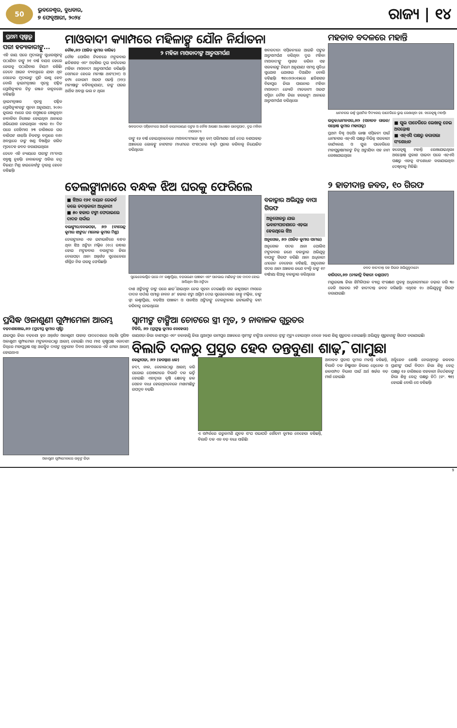50
ଭୁବନେଶ୍ୱର, ବୁଧବାର,
୭ ଫେବୃଆରୀ, ୨୦୨୪
ରାଜ୍ୟ | ୧୪
ପ୍ରଥମ ପୃଷ୍ଠାରୁ
ପରୀ ହତ୍ୟାକାରୀଙ୍କୁ...
ଏହି ରାୟ ପରେ ମୁଦାଲାଙ୍କୁ ସୁଧାରଗୃହକୁ ପଠାଯିବ। ତାଙ୍କୁ ୨୧ ବର୍ଷ ବୟସ ହେଲେ ଜେଲକୁ ପଠାଯିବାର ନିୟମ ରହିଛି। ତେବେ ଆଇନ ବ୍ୟବସ୍ଥାରେ ଯାହା ଥିବ ସେନେଇ ମୁଦାଲାଙ୍କ ପ୍ରତି ଲାଗୁ ହେବ ବୋଲି କ୍ରାଇମବ୍ରାଞ୍ଚର ସ୍ୱତନ୍ତ୍ର ପବ୍ଲିକ ପ୍ରୋସିକ୍ୟୁଟର ଚିତ୍ତ ରଞ୍ଜନ କାନୁନଗୋ କହିଛନ୍ତି।
କ୍ରାଇମବ୍ରାଞ୍ଚର ସ୍ୱତନ୍ତ୍ର ପବ୍ଲିକ ପ୍ରୋସିକ୍ୟୁଟରଙ୍କ ସୂଚନା ଅନୁଯାୟୀ, ୨୦୨୦ ଜୁଲାଇ ୧୪ରେ ଘର ସମ୍ମୁଖରେ ଖେଳୁଥିବା ନାବାଳିକା ନିଖୋଜ ହୋଇଥିବା ଥାନାରେ ଅଭିଯୋଗ ହୋଇଥିଲା। ଏହାର ୧୦ ଦିନ ପରେ ସେହିମାସ ୨୩ ତାରିଖରେ ଘର ବାରିପଟ ଗାଡ଼ିଆ ନିକଟରୁ ବସ୍ତାରେ ବନ୍ଧା ଅବସ୍ଥାରେ ତାଙ୍କ ଖଣ୍ଡ ବିଖଣ୍ଡିତ ଗଳିତ ମୃତଦେହ ଜବତ କରାଯାଇଥିଲା।
ତେବେ ଏହି ନ୍ୟାୟରେ ପରୀଙ୍କ ମା'ବାପା ସନ୍ତୁଷ୍ଟ ନୁହନ୍ତି। ନାବାଳକଙ୍କ ଓକିଲ ଚନ୍ଦ୍ର ବିଜୟୀ ମିଶ୍ର ହାଇକୋର୍ଟଙ୍କ ଦ୍ୱାରସ୍ଥ ହେବେ କହିଛନ୍ତି।
ମାଓବାଦୀ କ୍ୟାମ୍ପରେ ମହିଳାଙ୍କୁ ଯୌନ ନିର୍ଯାତନା
ବୌଦ୍ଧ,୬।୨ (ଅଜିତ କୁମାର ବାରିକ)
ବୌଦ୍ଧ ପୋଲିସ ନିକଟରେ ମଙ୍ଗଳବାର ଛତିଶଗଡ଼ ଏବଂ ଓଡ଼ିଶାର ଦୁଇ ହାର୍ଡକୋର ମହିଳା ମାଓବାଦୀ ଆତ୍ମସମର୍ପଣ କରିଛନ୍ତି। ସେମାନେ ହେଲେ ମନୀଷା ଥାଟୀ(୨୧) ଓ ଚମ୍ପା କୋରାମ ଓରଫ ସଜନ୍ତି (୨୨)। ମନୀଷାଙ୍କ କହିବାନୁଯାୟୀ, ତାଙ୍କ ଘରର ଆର୍ଥିକ ଅବସ୍ଥା ଭଲ ନ ଥିଲା।
୨ ମହିଳା ମାଓବାଦୀଙ୍କ ଆତ୍ମସମର୍ପଣ
ଖବରଦାତା ସମ୍ମିଳନୀରେ ଆଇଜି ଜୟନାରାୟଣ ପଙ୍କଜ ଓ ବୌଦ୍ଧ ଆରକ୍ଷୀ ଅଧୀକ୍ଷକ ରାଜପ୍ରସାଦ, ଦୁଇ ମହିଳା ମାଓବାଦୀ।
ତାଙ୍କୁ ୧୬ ବର୍ଷ ହୋଇଥିବାବେଳେ ମାଓବାଦୀମାନେ ଖୁବ୍ କମ୍ ପରିମାଣର ଅର୍ଥ ଦେଇ ବଣପାହାଡ଼ ଅଞ୍ଚଳରେ ଲୋକଙ୍କୁ ନାଟଗୀତ ମାଧ୍ୟମରେ ସଂଗଠନର ବାର୍ତ୍ତା ପ୍ରଚାର କରିବାକୁ ନିୟୋଜିତ କରିଥିଲେ।
ଖବରଦାତା ସମ୍ମିଳନୀରେ ଆଇଜି ପଙ୍କଜ ଆତ୍ମସମର୍ପଣ କରିଥିବା ଦୁଇ ମହିଳା ମାଓବାଦୀଙ୍କୁ ସ୍ୱାଗତ କରିବା ସହ ସରକାରଙ୍କ ନିୟମ ଅନୁଯାୟୀ ସମସ୍ତ ସୁବିଧା ସୁଯୋଗ ଯୋଗାଇ ଦିଆଯିବ ବୋଲି କହିଛନ୍ତି। ୩୧।୦୨।୨୦୧୫ରେ ଛତିଶଗଡ ବିଜାପୁର ଜିଲା ପାଲନାର ମହିଳା ମାଓବାଦୀ ଜ୍ୟୋତି ମାଡକାମୀ ଓରଫ ସସ୍ମିତା ବୌଦ୍ଧ ଜିଲା ହରଭଙ୍ଗୀ ଥାନାରେ ଆତ୍ମସମର୍ପଣ କରିଥିଲେ।
ମହତାବ ବଦଳରେ ମହାନ୍ତି
ଧାମନଗର ଉର୍ଦ୍ଧ୍ୱ ପ୍ରାଥମିକ ବିଦ୍ୟାଳୟ ପାଚେରିରେ ଭୁଲ୍ ଲେଖାଥିବା ଡ଼ଃ. ହରେକୃଷ୍ଣ ମହାନ୍ତି।
ଭଦ୍ରକ/ଧାମନଗର,୬।୨ (ସନାତନ ରାଉତ/ସନ୍ତୋଷ କୁମାର ମହାପାତ୍ର)
ପ୍ରଥମ ବିଶ୍ୱ ଓଡ଼ିଆ ଭାଷା ସମ୍ମିଳନୀ ପାଇଁ ଧାମନଗର ଏନ୍‌ଏସି ପକ୍ଷରୁ ବିଭିନ୍ନ ସରକାରୀ କାର୍ଯ୍ୟାଳୟ ଓ ସ୍କୁଲ ପାଚେରିରେ ମହାପୁରୁଷମାନଙ୍କ ଚିତ୍ର ଅଙ୍କାଯିବା ସହ ନାମ ଲେଖାଯାଇଥିଲା।
■ ସ୍କୁଲ ପାଚେରିରେ ଲେଖାକୁ ନେଇ ଅସନ୍ତୋଷ
■ ଏନ୍‌ଏସି ପକ୍ଷରୁ କରାଗଲା ସଂଶୋଧନ
ହରେକୃଷ୍ଣ ମହାନ୍ତି ଲେଖାଯାଇଥିଲା। ଅସନ୍ତୋଷ ପ୍ରକାଶ ପାଇବା ପରେ ଏନ୍‌ଏସି ପକ୍ଷରୁ ଏହାକୁ ସଂଶୋଧନ କରାଯାଇଥିବା ଦେଖିବାକୁ ମିଳିଛି।
ତେଲଙ୍ଗାନାରେ ବନ୍ଧକ ଝିଅ ଘରକୁ ଫେରିଲେ
■ ଝିଅର ୧୬୧ ବୟାନ ରେକର୍ଡ କଲେ ତଦନ୍ତକାରୀ ଅଧିକାରୀ
■ ୫୦ ହଜାର ଟଙ୍କା ଫେରାଇଲେ ଦାଦନ ସର୍ଦ୍ଦାର
ବଲାଙ୍ଗୀର/ବେଲପଡ଼ା, ୬।୨ (ବୀରେନ୍ଦ୍ର କୁମାର ଝାଙ୍କର/ ମନୋଜ କୁମାର ମିଶ୍ର)
ତେଲଙ୍ଗାନାର ଏକ ଇଟାଭାଟିରେ ବନ୍ଧକ ଥିବା ଝିଅ ଅଙ୍କିତା ମଲ୍ଲିକ (୧୦) ଉଦ୍ଧାର ହୋଇ ମଙ୍ଗଳବାର ବଲାଙ୍ଗୀର ଜିଲା ବେଲପଡ଼ା ଥାନା ଅନ୍ତର୍ଗତ ସୁଲେକେଲା ଗାଁସ୍ଥିତ ନିଜ ଘରକୁ ଫେରିଛନ୍ତି।
ସୁଲେକେଲାସ୍ଥିତ ଘରେ ମା' ଲକ୍ଷ୍ମୀପ୍ରିୟା, ବଡ଼ଭଉଣୀ ପାଞ୍ଚାଳୀ ଏବଂ ସାନଭାଇ ମାଣିକଙ୍କ ସହ ଦାଦନ ହୋଇ ଆସିଥିବା ଝିଅ ଅଙ୍କିତା।
ଦାଶ ଅଙ୍କିତାଙ୍କୁ ତାଙ୍କ ଘରେ ଛାଡ଼ି ଯାଇଥିବା ନେଇ ସୂଚନା ଦେଇଛନ୍ତି। ଗତ ଜାନୁଆରୀ ମାସରେ ଦାଦନ ସର୍ଦ୍ଦାର ସମାରୁ ନାବନ ୬୮ ହଜାର ଟଙ୍କା ଅଗ୍ରିମ ଦେଇ ସୁଲେକେଲାର କାହ୍ନୁ ମଲ୍ଲିକ, ତାଙ୍କ ସ୍ତ୍ରୀ ଲକ୍ଷ୍ମୀପ୍ରିୟା, ବଡ଼ଝିଅ ପାଞ୍ଚାଳୀ ଓ ସାନଝିଅ ଅଙ୍କିତାଙ୍କୁ ତେଲଙ୍ଗାନାର ଇଟାଭାଟିକୁ କାମ କରିବାକୁ ନେଇଥିଲେ।
ବଳାତ୍କାର ଅଭିଯୁକ୍ତ ବାପା ଗିରଫ
ଅନୁଗୋଳରୁ ଯାଇ ଭବାନୀପାଟଣାରେ ଏଡ଼ଲା ହେଉଥିଲେ ଝିଅ
ଅନୁଗୋଳ, ୬।୨ (ଅଜିତ କୁମାର ସାମଲ)
ଅନୁଗୋଳ ସଦର ଥାନା ପୋଲିସ ମଙ୍ଗଳବାର ଜଣେ ବଳାତ୍କାର ଅଭିଯୁକ୍ତ ବାପାଙ୍କୁ ଗିରଫ କରିଛି। ଥାନା ଅଧିକାରୀ ଧୀରେନ ବେହେରା କହିଛନ୍ତି, ଅନୁଗୋଳ ସଦର ଥାନା ଅଞ୍ଚଳର ଜଣେ ବ୍ୟକ୍ତି ତାଙ୍କ ୧୯ ବର୍ଷୀୟା ଝିଅକୁ ବଳାତ୍କାର କରିଥିଲେ।
୨ ହାତୀଦାନ୍ତ ଜବତ, ୧୦ ଗିରଫ
ଜବତ ହାତୀଦାନ୍ତ ସହ ଗିରଫ ଅଭିଯୁକ୍ତମାନେ।
ବାରିପଦା,୬।୨ (ନୀଳାଦ୍ରି ବିହାରୀ ଦଣ୍ଡପାଟ)
ମୟୂରଭଞ୍ଜ ଜିଲା ଶିମିଳିପାଳ ବ୍ୟାଘ୍ର ସଂରକ୍ଷଣ ପ୍ରକଳ୍ପ ଅଧିକାରୀମାନେ ତଢ଼ାଉ କରି ୩୦ କେଜି ଓଜନର ୨ଟି ହାତୀଦାନ୍ତ ଜବତ କରିଛନ୍ତି। ଏଥିସହ ୧୦ ଅଭିଯୁକ୍ତଙ୍କୁ ଗିରଫ କରାଯାଇଛି।
ପ୍ରସିଦ୍ଧ ଓଳାଶୁଣୀ ଗୁମ୍ଫାମେଳା ଆରମ୍ଭ
ବଡ଼ଚଣାଖୋଲ,୬।୨ (ପ୍ରଦୀପ୍ତ କୁମାର ପୃଷ୍ଟି)
ଯାଜପୁର ଜିଲା ବଡ଼ଚଣା ବ୍ଲକ ଅନ୍ତର୍ଗତ ଓଳାଶୁଣୀ ପାହାଡ଼ ପାଦଦେଶରେ ଓଡ଼ିଶା ପ୍ରସିଦ୍ଧ ଓଳାଶୁଣୀ ଗୁମ୍ଫାମେଳା ମଙ୍ଗଳବାରଠାରୁ ଆରମ୍ଭ ହୋଇଛି। ମାଘ ମାସ କୃଷ୍ଣପକ୍ଷ ଏକାଦଶୀ ତିଥିରେ ମହାପୁରୁଷ ସନ୍ଥ ଅରକ୍ଷିତ ଦାସଙ୍କ ବ୍ରହ୍ମଲୀନ ଦିବସ ଅବସରରେ ଏହି ମେଳା ଆରମ୍ଭ ହୋଇଥାଏ।
ଓଳାଶୁଣୀ ଗୁମ୍ଫାମେଳାରେ ଭକ୍ତଙ୍କ ଭିଡ଼।
ସ୍ୱାମୀଙ୍କ ଟାଙ୍ଗିଆ ଚୋଟରେ ସ୍ତ୍ରୀ ମୃତ, ୨ ନାବାଳକ ଗୁରୁତର
ଟିକିରି, ୬।୨ (ପ୍ରଫୁଲ୍ଲ କୁମାର ବେହେରା)
ରାୟଗଡ଼ା ଜିଲା କାଶୀପୁର ଏବଂ କଳାହାଣ୍ଡି ଜିଲା ଥୁଆମୁଳ ରାମପୁର ଅଞ୍ଚଳରେ ସ୍ୱାମୀଙ୍କ ଟାଙ୍ଗିଆ ଚୋଟରେ ସ୍ତ୍ରୀଙ୍କ ମୃତ୍ୟୁ ହୋଇଥିବା ବେଳେ ୨ଜଣ ଶିଶୁ ଗୁରୁତର ହୋଇଛନ୍ତି। ଅଭିଯୁକ୍ତ ଗୁରୁନାଥଙ୍କୁ ଗିରଫ କରାଯାଇଛି।
ବିଲାତି ଦଳରୁ ପ୍ରସ୍ତୁତ ହେବ ତନ୍ତବୁଣା ଶାଢ଼ି, ଗାମୁଛା
କେନ୍ଦ୍ରାପଡ଼ା, ୬।୨ (ଜଗନ୍ନାଥ ଧଳ)
ନଦୀ, ନାଳ, କେନାଲଠାରୁ ଆରମ୍ଭ କରି ଘରୋଇ ପୋଖରୀରେ ବିଲାତି ଦଳ ଭର୍ତ୍ତି ହୋଇଛି। ଏହାଦ୍ୱାରା କୃଷି କ୍ଷେତକୁ ଜଳ ସେଚନ ବାଧା ହେଉଥିବାବେଳେ ମଶାମାଛିଙ୍କ ଉପଦ୍ରବ ବଢ଼ିଛି।
ଏ ସମ୍ପର୍କରେ ଉତ୍କଳମଣି ଯୁବକ ସଂଘ ସଭାପତି ଗୌତମ କୁମାର ବେହେରା କହିଛନ୍ତି, ବିଲାତି ଦଳ ଏକ ବଡ଼ ବାଧା ସାଜିଛି।
ଆବାହକ ପ୍ରତାପ କୁମାର ମହାନ୍ତି କହିଛନ୍ତି, ବିଲାତି ଦଳ ନିଷ୍କାସନ ଜିଲାର ଡ୍ରେନେଜ ଓ ଜଳସମ୍ପଦ ବିଭାଗ ପାଇଁ ଅର୍ଥ ଖର୍ଚ୍ଚର ବଡ଼ ମାର୍ଗ ହୋଇଛି।
ଅକ୍ସିଜେନ ଶୋଷି ନେଉଥିବାରୁ ଜଳଚର ପ୍ରାଣୀଙ୍କ ପାଇଁ ବିପଦ। ଜିଲା ଶିଳ୍ପ କେନ୍ଦ୍ର ପକ୍ଷରୁ ୧୬ ତାରିଖରେ ସହକାରୀ ନିର୍ଦ୍ଦେଶକଙ୍କ ଜିଲା ଶିଳ୍ପ କେନ୍ଦ୍ର ପକ୍ଷରୁ ଚିଠି (ନଂ. ୩୭) ହୋଇଛି ବୋଲି ସେ କହିଛନ୍ତି।
9